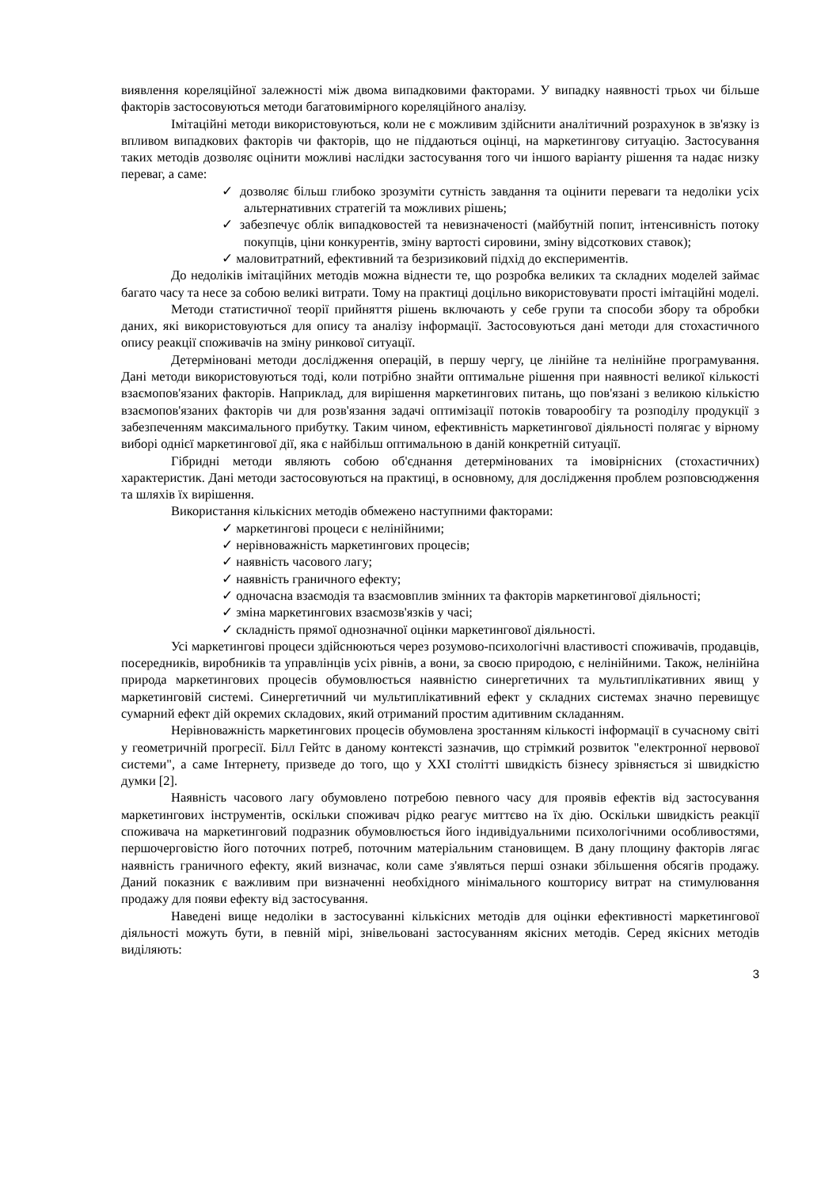виявлення кореляційної залежності між двома випадковими факторами. У випадку наявності трьох чи більше факторів застосовуються методи багатовимірного кореляційного аналізу.
Імітаційні методи використовуються, коли не є можливим здійснити аналітичний розрахунок в зв'язку із впливом випадкових факторів чи факторів, що не піддаються оцінці, на маркетингову ситуацію. Застосування таких методів дозволяє оцінити можливі наслідки застосування того чи іншого варіанту рішення та надає низку переваг, а саме:
✓ дозволяє більш глибоко зрозуміти сутність завдання та оцінити переваги та недоліки усіх альтернативних стратегій та можливих рішень;
✓ забезпечує облік випадковостей та невизначеності (майбутній попит, інтенсивність потоку покупців, ціни конкурентів, зміну вартості сировини, зміну відсоткових ставок);
✓ маловитратний, ефективний та безризиковий підхід до експериментів.
До недоліків імітаційних методів можна віднести те, що розробка великих та складних моделей займає багато часу та несе за собою великі витрати. Тому на практиці доцільно використовувати прості імітаційні моделі.
Методи статистичної теорії прийняття рішень включають у себе групи та способи збору та обробки даних, які використовуються для опису та аналізу інформації. Застосовуються дані методи для стохастичного опису реакції споживачів на зміну ринкової ситуації.
Детерміновані методи дослідження операцій, в першу чергу, це лінійне та нелінійне програмування. Дані методи використовуються тоді, коли потрібно знайти оптимальне рішення при наявності великої кількості взаємопов'язаних факторів. Наприклад, для вирішення маркетингових питань, що пов'язані з великою кількістю взаємопов'язаних факторів чи для розв'язання задачі оптимізації потоків товарообігу та розподілу продукції з забезпеченням максимального прибутку. Таким чином, ефективність маркетингової діяльності полягає у вірному виборі однієї маркетингової дії, яка є найбільш оптимальною в даній конкретній ситуації.
Гібридні методи являють собою об'єднання детермінованих та імовірнісних (стохастичних) характеристик. Дані методи застосовуються на практиці, в основному, для дослідження проблем розповсюдження та шляхів їх вирішення.
Використання кількісних методів обмежено наступними факторами:
✓ маркетингові процеси є нелінійними;
✓ нерівноважність маркетингових процесів;
✓ наявність часового лагу;
✓ наявність граничного ефекту;
✓ одночасна взаємодія та взаємовплив змінних та факторів маркетингової діяльності;
✓ зміна маркетингових взаємозв'язків у часі;
✓ складність прямої однозначної оцінки маркетингової діяльності.
Усі маркетингові процеси здійснюються через розумово-психологічні властивості споживачів, продавців, посередників, виробників та управлінців усіх рівнів, а вони, за своєю природою, є нелінійними. Також, нелінійна природа маркетингових процесів обумовлюється наявністю синергетичних та мультиплікативних явищ у маркетинговій системі. Синергетичний чи мультиплікативний ефект у складних системах значно перевищує сумарний ефект дій окремих складових, який отриманий простим адитивним складанням.
Нерівноважність маркетингових процесів обумовлена зростанням кількості інформації в сучасному світі у геометричній прогресії. Білл Гейтс в даному контексті зазначив, що стрімкий розвиток "електронної нервової системи", а саме Інтернету, призведе до того, що у XXI столітті швидкість бізнесу зрівняється зі швидкістю думки [2].
Наявність часового лагу обумовлено потребою певного часу для проявів ефектів від застосування маркетингових інструментів, оскільки споживач рідко реагує миттєво на їх дію. Оскільки швидкість реакції споживача на маркетинговий подразник обумовлюється його індивідуальними психологічними особливостями, першочерговістю його поточних потреб, поточним матеріальним становищем. В дану площину факторів лягає наявність граничного ефекту, який визначає, коли саме з'являться перші ознаки збільшення обсягів продажу. Даний показник є важливим при визначенні необхідного мінімального кошторису витрат на стимулювання продажу для появи ефекту від застосування.
Наведені вище недоліки в застосуванні кількісних методів для оцінки ефективності маркетингової діяльності можуть бути, в певній мірі, знівельовані застосуванням якісних методів. Серед якісних методів виділяють:
3